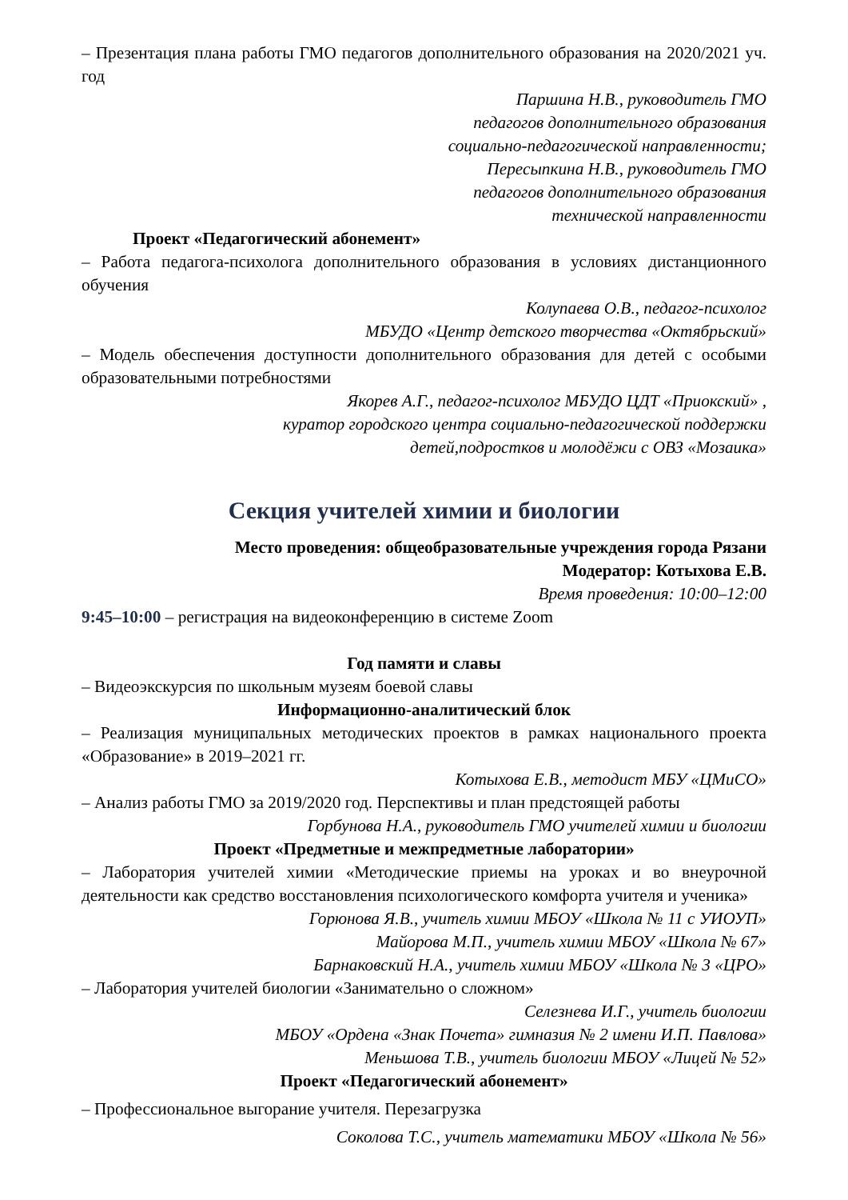– Презентация плана работы ГМО педагогов дополнительного образования на 2020/2021 уч. год
Паршина Н.В., руководитель ГМО
педагогов дополнительного образования
социально-педагогической направленности;
Пересыпкина Н.В., руководитель ГМО
педагогов дополнительного образования
технической направленности
Проект «Педагогический абонемент»
– Работа педагога-психолога дополнительного образования в условиях дистанционного обучения
Колупаева О.В., педагог-психолог
МБУДО «Центр детского творчества «Октябрьский»
– Модель обеспечения доступности дополнительного образования для детей с особыми образовательными потребностями
Якорев А.Г., педагог-психолог МБУДО ЦДТ «Приокский» ,
куратор городского центра социально-педагогической поддержки
детей,подростков и молодёжи с ОВЗ «Мозаика»
Секция учителей химии и биологии
Место проведения: общеобразовательные учреждения города Рязани
Модератор: Котыхова Е.В.
Время проведения: 10:00–12:00
9:45–10:00 – регистрация на видеоконференцию в системе Zoom
Год памяти и славы
– Видеоэкскурсия по школьным музеям боевой славы
Информационно-аналитический блок
– Реализация муниципальных методических проектов в рамках национального проекта «Образование» в 2019–2021 гг.
Котыхова Е.В., методист МБУ «ЦМиСО»
– Анализ работы ГМО за 2019/2020 год. Перспективы и план предстоящей работы
Горбунова Н.А., руководитель ГМО учителей химии и биологии
Проект «Предметные и межпредметные лаборатории»
– Лаборатория учителей химии «Методические приемы на уроках и во внеурочной деятельности как средство восстановления психологического комфорта учителя и ученика»
Горюнова Я.В., учитель химии МБОУ «Школа № 11 с УИОУП»
Майорова М.П., учитель химии МБОУ «Школа № 67»
Барнаковский Н.А., учитель химии МБОУ «Школа № 3 «ЦРО»
– Лаборатория учителей биологии «Занимательно о сложном»
Селезнева И.Г., учитель биологии
МБОУ «Ордена «Знак Почета» гимназия № 2 имени И.П. Павлова»
Меньшова Т.В., учитель биологии МБОУ «Лицей № 52»
Проект «Педагогический абонемент»
– Профессиональное выгорание учителя. Перезагрузка
Соколова Т.С., учитель математики МБОУ «Школа № 56»